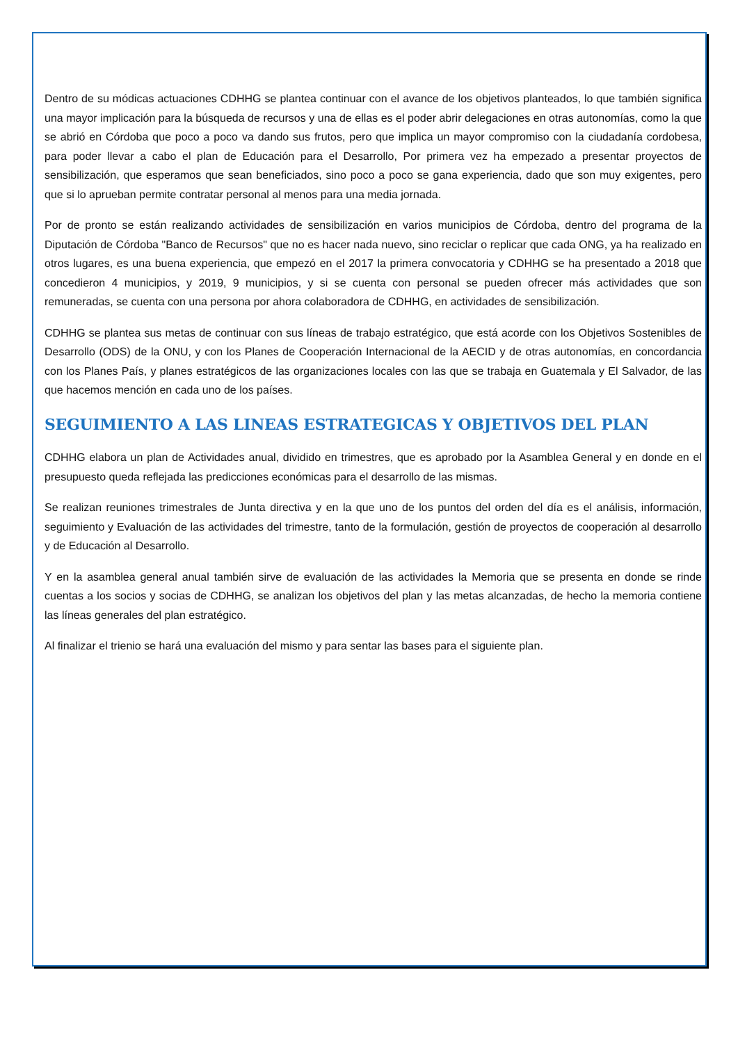Dentro de su módicas actuaciones CDHHG se plantea continuar con el avance de los objetivos planteados, lo que también significa una mayor implicación para la búsqueda de recursos y una de ellas es el poder abrir delegaciones en otras autonomías, como la que se abrió en Córdoba que poco a poco va dando sus frutos, pero que implica un mayor compromiso con la ciudadanía cordobesa, para poder llevar a cabo el plan de Educación para el Desarrollo, Por primera vez ha empezado a presentar proyectos de sensibilización, que esperamos que sean beneficiados, sino poco a poco se gana experiencia, dado que son muy exigentes, pero que si lo aprueban permite contratar personal al menos para una media jornada.
Por de pronto se están realizando actividades de sensibilización en varios municipios de Córdoba, dentro del programa de la Diputación de Córdoba "Banco de Recursos" que no es hacer nada nuevo, sino reciclar o replicar que cada ONG, ya ha realizado en otros lugares, es una buena experiencia, que empezó en el 2017 la primera convocatoria y CDHHG se ha presentado a 2018 que concedieron 4 municipios, y 2019, 9 municipios, y si se cuenta con personal se pueden ofrecer más actividades que son remuneradas, se cuenta con una persona por ahora colaboradora de CDHHG, en actividades de sensibilización.
CDHHG se plantea sus metas de continuar con sus líneas de trabajo estratégico, que está acorde con los Objetivos Sostenibles de Desarrollo (ODS) de la ONU, y con los Planes de Cooperación Internacional de la AECID y de otras autonomías, en concordancia con los Planes País, y planes estratégicos de las organizaciones locales con las que se trabaja en Guatemala y El Salvador, de las que hacemos mención en cada uno de los países.
SEGUIMIENTO A LAS LINEAS ESTRATEGICAS Y OBJETIVOS DEL PLAN
CDHHG elabora un plan de Actividades anual, dividido en trimestres, que es aprobado por la Asamblea General y en donde en el presupuesto queda reflejada las predicciones económicas para el desarrollo de las mismas.
Se realizan reuniones trimestrales de Junta directiva y en la que uno de los puntos del orden del día es el análisis, información, seguimiento y Evaluación de las actividades del trimestre, tanto de la formulación, gestión de proyectos de cooperación al desarrollo y de Educación al Desarrollo.
Y en la asamblea general anual también sirve de evaluación de las actividades la Memoria que se presenta en donde se rinde cuentas a los socios y socias de CDHHG, se analizan los objetivos del plan y las metas alcanzadas, de hecho la memoria contiene las líneas generales del plan estratégico.
Al finalizar el trienio se hará una evaluación del mismo y para sentar las bases para el siguiente plan.